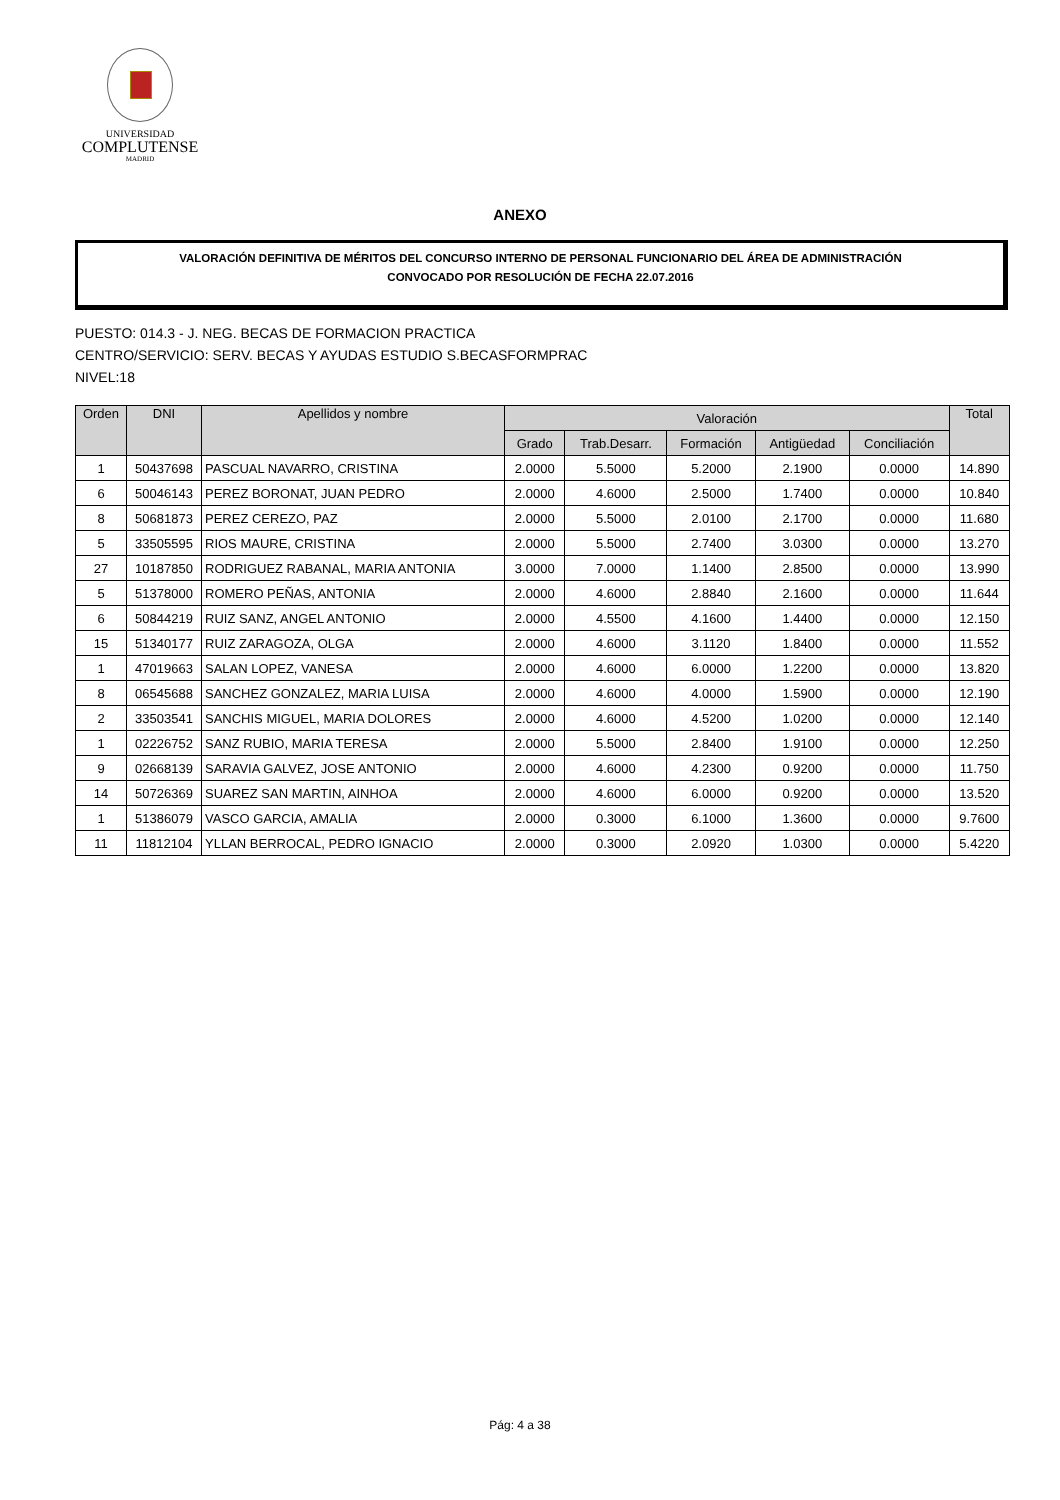UNIVERSIDAD
COMPLUTENSE
MADRID
ANEXO
VALORACIÓN DEFINITIVA DE MÉRITOS DEL CONCURSO INTERNO DE PERSONAL FUNCIONARIO DEL ÁREA DE ADMINISTRACIÓN
CONVOCADO POR RESOLUCIÓN DE FECHA 22.07.2016
PUESTO: 014.3 - J. NEG. BECAS DE FORMACION PRACTICA
CENTRO/SERVICIO: SERV. BECAS Y AYUDAS ESTUDIO S.BECASFORMPRAC
NIVEL:18
| Orden | DNI | Apellidos y nombre | Valoración | | | | | Total |
| --- | --- | --- | --- | --- | --- | --- | --- | --- |
| | | | Grado | Trab.Desarr. | Formación | Antigüedad | Conciliación | |
| 1 | 50437698 | PASCUAL NAVARRO, CRISTINA | 2.0000 | 5.5000 | 5.2000 | 2.1900 | 0.0000 | 14.890 |
| 6 | 50046143 | PEREZ BORONAT, JUAN PEDRO | 2.0000 | 4.6000 | 2.5000 | 1.7400 | 0.0000 | 10.840 |
| 8 | 50681873 | PEREZ CEREZO, PAZ | 2.0000 | 5.5000 | 2.0100 | 2.1700 | 0.0000 | 11.680 |
| 5 | 33505595 | RIOS MAURE, CRISTINA | 2.0000 | 5.5000 | 2.7400 | 3.0300 | 0.0000 | 13.270 |
| 27 | 10187850 | RODRIGUEZ RABANAL, MARIA ANTONIA | 3.0000 | 7.0000 | 1.1400 | 2.8500 | 0.0000 | 13.990 |
| 5 | 51378000 | ROMERO PEÑAS, ANTONIA | 2.0000 | 4.6000 | 2.8840 | 2.1600 | 0.0000 | 11.644 |
| 6 | 50844219 | RUIZ SANZ, ANGEL ANTONIO | 2.0000 | 4.5500 | 4.1600 | 1.4400 | 0.0000 | 12.150 |
| 15 | 51340177 | RUIZ ZARAGOZA, OLGA | 2.0000 | 4.6000 | 3.1120 | 1.8400 | 0.0000 | 11.552 |
| 1 | 47019663 | SALAN LOPEZ, VANESA | 2.0000 | 4.6000 | 6.0000 | 1.2200 | 0.0000 | 13.820 |
| 8 | 06545688 | SANCHEZ GONZALEZ, MARIA LUISA | 2.0000 | 4.6000 | 4.0000 | 1.5900 | 0.0000 | 12.190 |
| 2 | 33503541 | SANCHIS MIGUEL, MARIA DOLORES | 2.0000 | 4.6000 | 4.5200 | 1.0200 | 0.0000 | 12.140 |
| 1 | 02226752 | SANZ RUBIO, MARIA TERESA | 2.0000 | 5.5000 | 2.8400 | 1.9100 | 0.0000 | 12.250 |
| 9 | 02668139 | SARAVIA GALVEZ, JOSE ANTONIO | 2.0000 | 4.6000 | 4.2300 | 0.9200 | 0.0000 | 11.750 |
| 14 | 50726369 | SUAREZ SAN MARTIN, AINHOA | 2.0000 | 4.6000 | 6.0000 | 0.9200 | 0.0000 | 13.520 |
| 1 | 51386079 | VASCO GARCIA, AMALIA | 2.0000 | 0.3000 | 6.1000 | 1.3600 | 0.0000 | 9.7600 |
| 11 | 11812104 | YLLAN BERROCAL, PEDRO IGNACIO | 2.0000 | 0.3000 | 2.0920 | 1.0300 | 0.0000 | 5.4220 |
Pág: 4 a 38